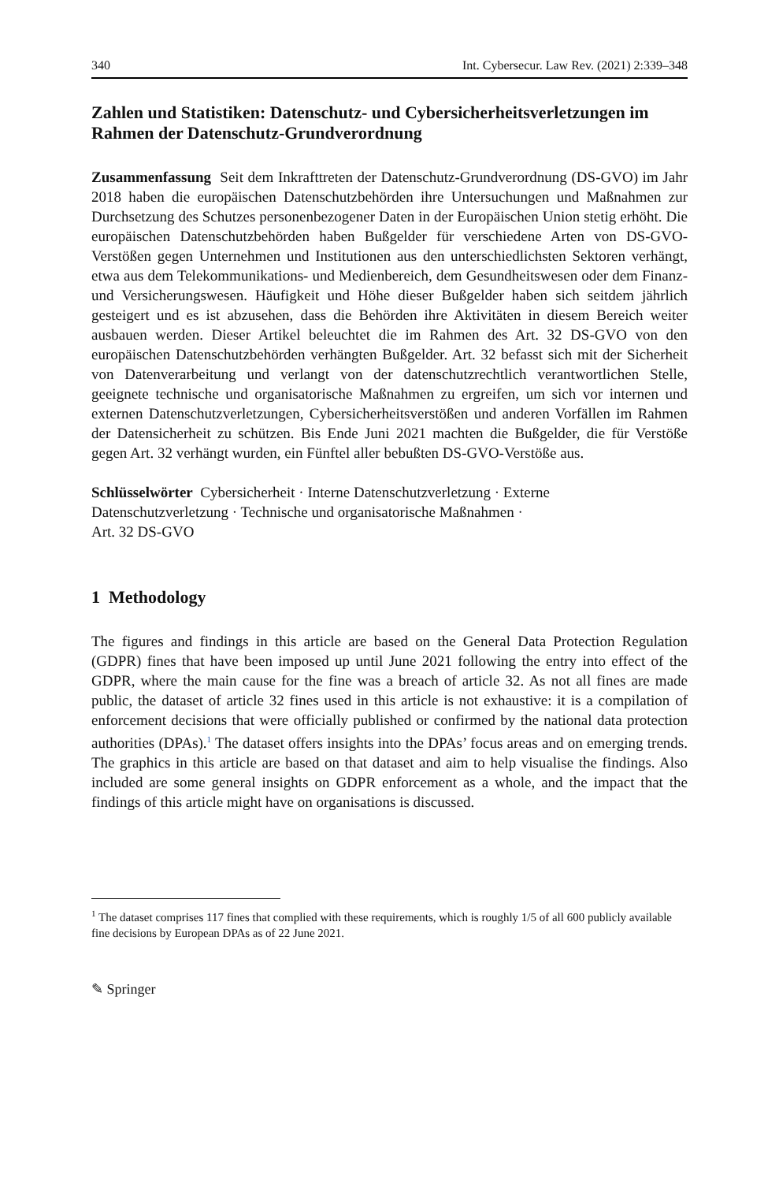340 Int. Cybersecur. Law Rev. (2021) 2:339–348
Zahlen und Statistiken: Datenschutz- und Cybersicherheitsverletzungen im Rahmen der Datenschutz-Grundverordnung
Zusammenfassung Seit dem Inkrafttreten der Datenschutz-Grundverordnung (DS-GVO) im Jahr 2018 haben die europäischen Datenschutzbehörden ihre Untersuchungen und Maßnahmen zur Durchsetzung des Schutzes personenbezogener Daten in der Europäischen Union stetig erhöht. Die europäischen Datenschutzbehörden haben Bußgelder für verschiedene Arten von DS-GVO-Verstößen gegen Unternehmen und Institutionen aus den unterschiedlichsten Sektoren verhängt, etwa aus dem Telekommunikations- und Medienbereich, dem Gesundheitswesen oder dem Finanz- und Versicherungswesen. Häufigkeit und Höhe dieser Bußgelder haben sich seitdem jährlich gesteigert und es ist abzusehen, dass die Behörden ihre Aktivitäten in diesem Bereich weiter ausbauen werden. Dieser Artikel beleuchtet die im Rahmen des Art. 32 DS-GVO von den europäischen Datenschutzbehörden verhängten Bußgelder. Art. 32 befasst sich mit der Sicherheit von Datenverarbeitung und verlangt von der datenschutzrechtlich verantwortlichen Stelle, geeignete technische und organisatorische Maßnahmen zu ergreifen, um sich vor internen und externen Datenschutzverletzungen, Cybersicherheitsverstößen und anderen Vorfällen im Rahmen der Datensicherheit zu schützen. Bis Ende Juni 2021 machten die Bußgelder, die für Verstöße gegen Art. 32 verhängt wurden, ein Fünftel aller bebußten DS-GVO-Verstöße aus.
Schlüsselwörter Cybersicherheit · Interne Datenschutzverletzung · Externe
Datenschutzverletzung · Technische und organisatorische Maßnahmen ·
Art. 32 DS-GVO
1 Methodology
The figures and findings in this article are based on the General Data Protection Regulation (GDPR) fines that have been imposed up until June 2021 following the entry into effect of the GDPR, where the main cause for the fine was a breach of article 32. As not all fines are made public, the dataset of article 32 fines used in this article is not exhaustive: it is a compilation of enforcement decisions that were officially published or confirmed by the national data protection authorities (DPAs).<sup>1</sup> The dataset offers insights into the DPAs’ focus areas and on emerging trends. The graphics in this article are based on that dataset and aim to help visualise the findings. Also included are some general insights on GDPR enforcement as a whole, and the impact that the findings of this article might have on organisations is discussed.
<sup>1</sup> The dataset comprises 117 fines that complied with these requirements, which is roughly 1/5 of all 600 publicly available fine decisions by European DPAs as of 22 June 2021.
✎ Springer